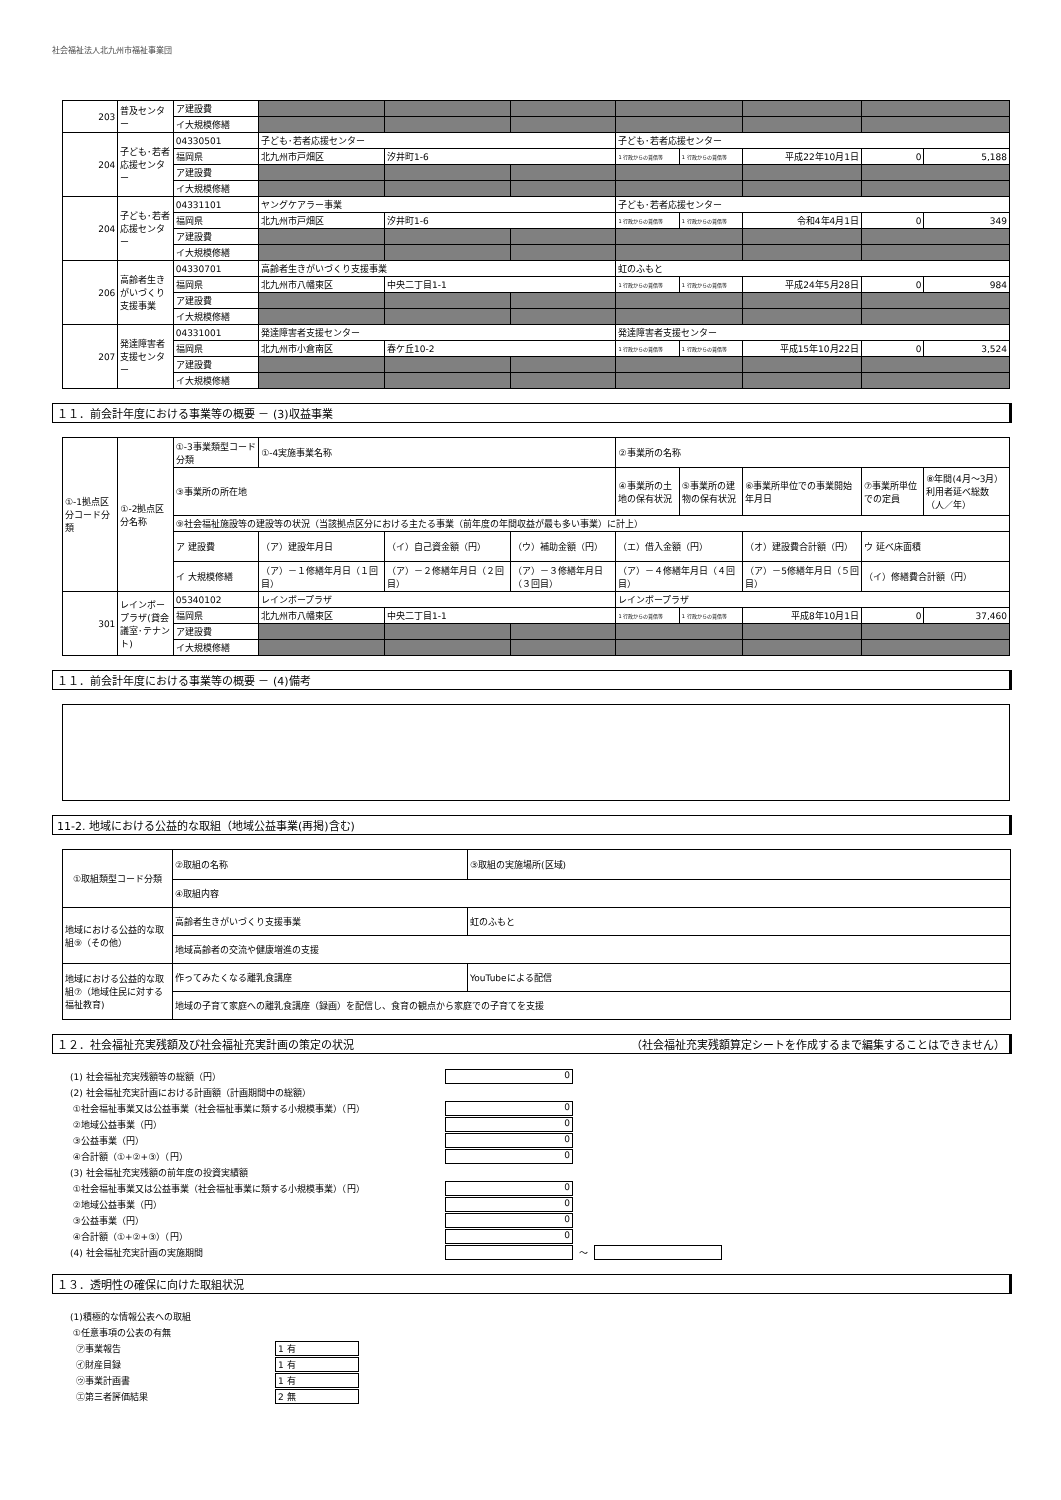社会福祉法人北九州市福祉事業団
| 203 | 普及センター | ア建設費 | | | | | | | | |
| | | イ大規模修繕 | | | | | | | | |
| 204 | 子ども･若者応援センター | 04330501 | 子ども･若者応援センター | | | 子ども･若者応援センター | | | | |
| | | 福岡県 | 北九州市戸畑区 | 汐井町1-6 | | 1 行政からの賃借等 | 1 行政からの賃借等 | 平成22年10月1日 | 0 | 5,188 |
| | | ア建設費 | | | | | | | | |
| | | イ大規模修繕 | | | | | | | | |
| 204 | 子ども･若者応援センター | 04331101 | ヤングケアラー事業 | | | 子ども･若者応援センター | | | | |
| | | 福岡県 | 北九州市戸畑区 | 汐井町1-6 | | 1 行政からの賃借等 | 1 行政からの賃借等 | 令和4年4月1日 | 0 | 349 |
| | | ア建設費 | | | | | | | | |
| | | イ大規模修繕 | | | | | | | | |
| 206 | 高齢者生きがいづくり支援事業 | 04330701 | 高齢者生きがいづくり支援事業 | | | 虹のふもと | | | | |
| | | 福岡県 | 北九州市八幡東区 | 中央二丁目1-1 | | 1 行政からの賃借等 | 1 行政からの賃借等 | 平成24年5月28日 | 0 | 984 |
| | | ア建設費 | | | | | | | | |
| | | イ大規模修繕 | | | | | | | | |
| 207 | 発達障害者支援センター | 04331001 | 発達障害者支援センター | | | 発達障害者支援センター | | | | |
| | | 福岡県 | 北九州市小倉南区 | 春ケ丘10-2 | | 1 行政からの賃借等 | 1 行政からの賃借等 | 平成15年10月22日 | 0 | 3,524 |
| | | ア建設費 | | | | | | | | |
| | | イ大規模修繕 | | | | | | | | |
１１．前会計年度における事業等の概要 － (3)収益事業
| ①-1拠点区分コード分類 | ①-2拠点区分名称 | ①-3事業類型コード分類 | ①-4実施事業名称 | | | ②事業所の名称 | | | | |
| | | ③事業所の所在地 | | | | ④事業所の土地の保有状況 | ⑤事業所の建物の保有状況 | ⑥事業所単位での事業開始年月日 | ⑦事業所単位での定員 | ⑧年間(4月～3月）利用者延べ総数（人／年） |
| | | ⑨社会福祉施設等の建設等の状況（当該拠点区分における主たる事業（前年度の年間収益が最も多い事業）に計上） | | | | | | | | |
| | | ア 建設費 | （ア）建設年月日 | （イ）自己資金額（円） | （ウ）補助金額（円） | （エ）借入金額（円） | | （オ）建設費合計額（円） | ウ 延べ床面積 | |
| | | イ 大規模修繕 | （ア）－１修繕年月日（１回目） | （ア）－２修繕年月日（２回目） | （ア）－３修繕年月日（３回目） | （ア）－４修繕年月日（４回目） | | （ア）－5修繕年月日（５回目） | （イ）修繕費合計額（円） | |
| 301 | レインボープラザ(貸会議室･テナント) | 05340102 | レインボープラザ | | | レインボープラザ | | | | |
| | | 福岡県 | 北九州市八幡東区 | 中央二丁目1-1 | | 1 行政からの賃借等 | 1 行政からの賃借等 | 平成8年10月1日 | 0 | 37,460 |
| | | ア建設費 | | | | | | | | |
| | | イ大規模修繕 | | | | | | | | |
１１．前会計年度における事業等の概要 － (4)備考
11-2. 地域における公益的な取組（地域公益事業(再掲)含む)
| ①取組類型コード分類 | ②取組の名称 | ③取組の実施場所(区域) |
| | ④取組内容 | |
| 地域における公益的な取組⑨（その他） | 高齢者生きがいづくり支援事業 | 虹のふもと |
| | 地域高齢者の交流や健康増進の支援 | |
| 地域における公益的な取組⑦（地域住民に対する福祉教育) | 作ってみたくなる離乳食講座 | YouTubeによる配信 |
| | 地域の子育て家庭への離乳食講座（録画）を配信し、食育の観点から家庭での子育てを支援 | |
１２．社会福祉充実残額及び社会福祉充実計画の策定の状況 （社会福祉充実残額算定シートを作成するまで編集することはできません）
(1) 社会福祉充実残額等の総額（円） 0
(2) 社会福祉充実計画における計画額（計画期間中の総額）
①社会福祉事業又は公益事業（社会福祉事業に類する小規模事業）（円） 0
②地域公益事業（円） 0
③公益事業（円） 0
④合計額（①+②+③）（円） 0
(3) 社会福祉充実残額の前年度の投資実績額
①社会福祉事業又は公益事業（社会福祉事業に類する小規模事業）（円） 0
②地域公益事業（円） 0
③公益事業（円） 0
④合計額（①+②+③）（円） 0
(4) 社会福祉充実計画の実施期間 ～
１３．透明性の確保に向けた取組状況
(1)積極的な情報公表への取組
①任意事項の公表の有無
㋐事業報告 1 有
㋑財産目録 1 有
㋒事業計画書 1 有
㋓第三者評価結果 2 無